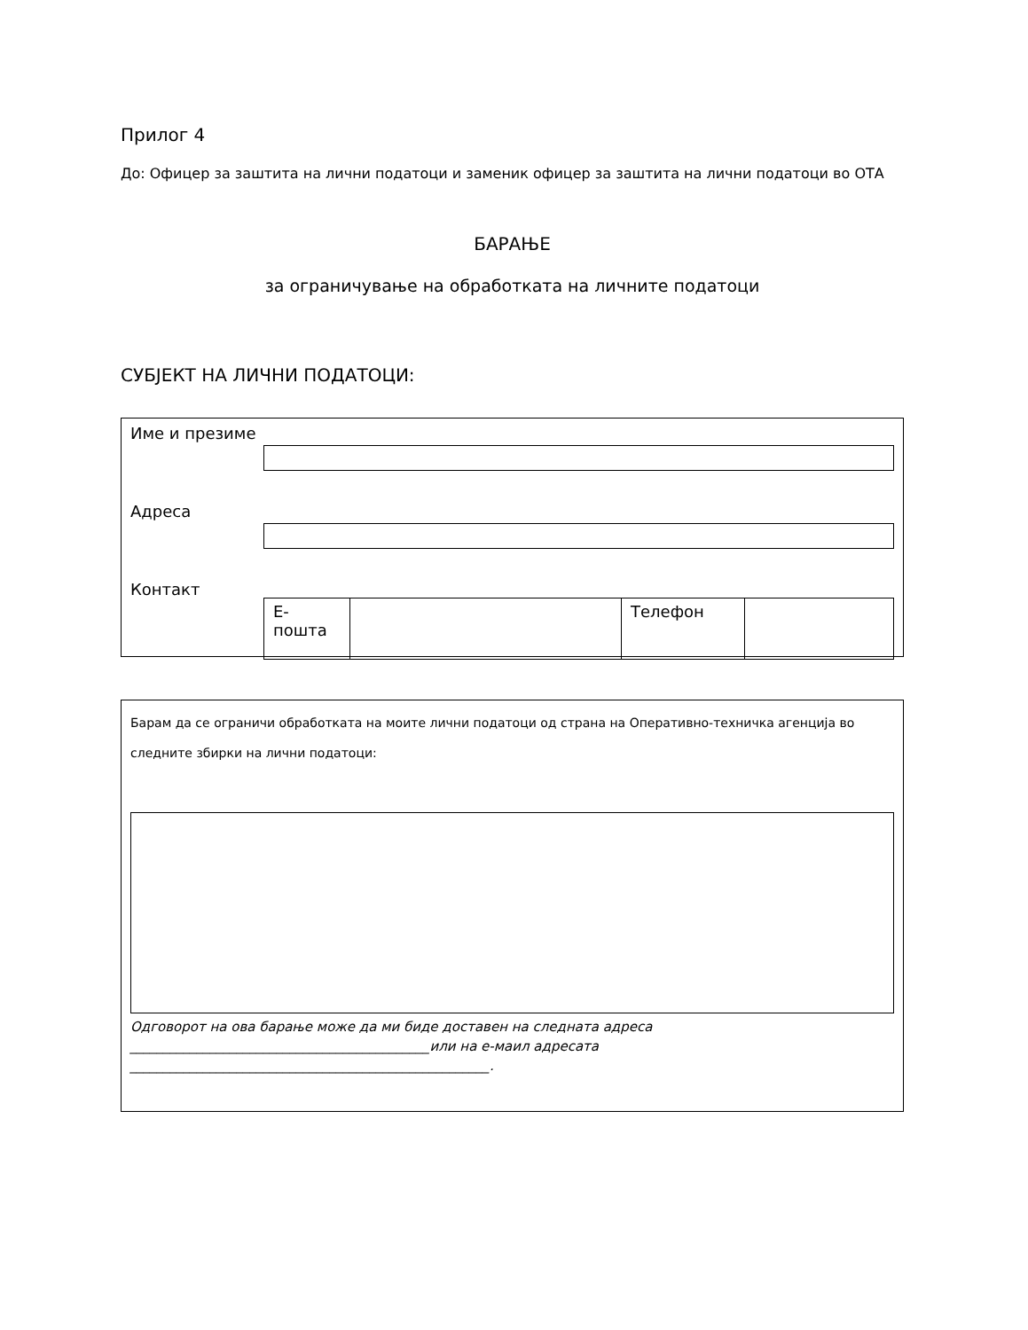Прилог 4
До: Офицер за заштита на лични податоци и заменик офицер за заштита на лични податоци во ОТА
БАРАЊЕ
за ограничување на обработката на личните податоци
СУБЈЕКТ НА ЛИЧНИ ПОДАТОЦИ:
Име и презиме
Адреса
Контакт
| Е-пошта | | Телефон | |
Барам да се ограничи обработката на моите лични податоци од страна на Оперативно-техничка агенција во
следните збирки на лични податоци:
Одговорот на ова барање може да ми биде доставен на следната адреса
_____________________________________________или на е-маил адресата
______________________________________________________.